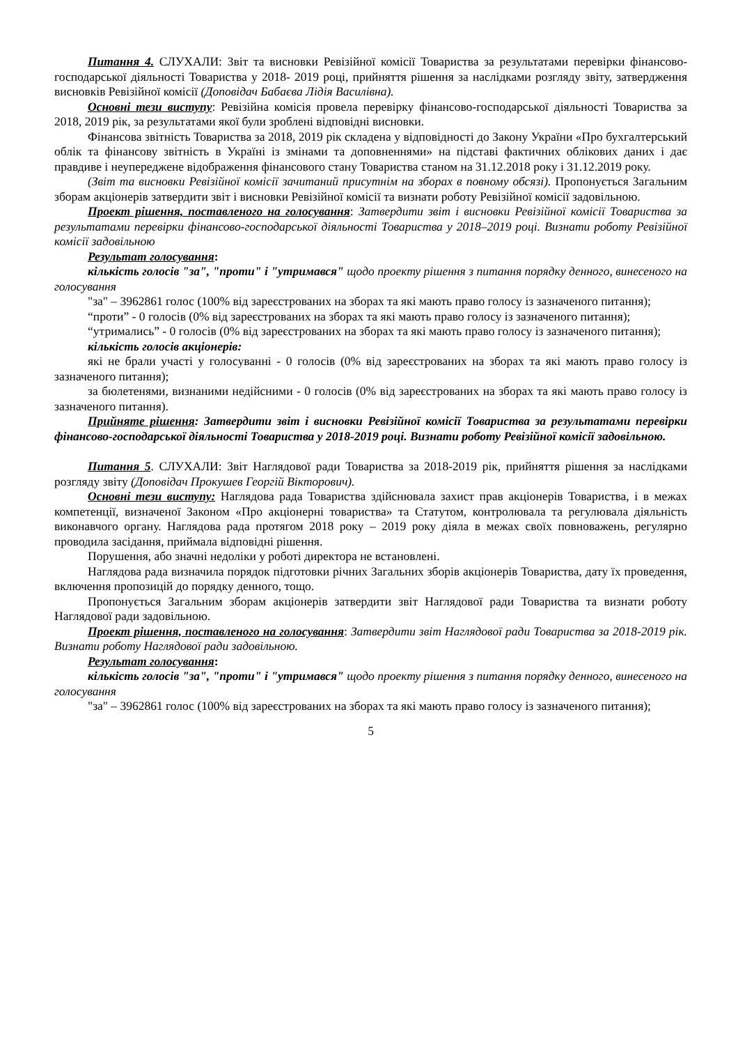Питання 4. СЛУХАЛИ: Звіт та висновки Ревізійної комісії Товариства за результатами перевірки фінансово-господарської діяльності Товариства у 2018- 2019 році, прийняття рішення за наслідками розгляду звіту, затвердження висновків Ревізійної комісії (Доповідач Бабаєва Лідія Василівна).
Основні тези виступу: Ревізійна комісія провела перевірку фінансово-господарської діяльності Товариства за 2018, 2019 рік, за результатами якої були зроблені відповідні висновки.
Фінансова звітність Товариства за 2018, 2019 рік складена у відповідності до Закону України «Про бухгалтерський облік та фінансову звітність в Україні із змінами та доповненнями» на підставі фактичних облікових даних і дає правдиве і неупереджене відображення фінансового стану Товариства станом на 31.12.2018 року і 31.12.2019 року.
(Звіт та висновки Ревізійної комісії зачитаний присутнім на зборах в повному обсязі). Пропонується Загальним зборам акціонерів затвердити звіт і висновки Ревізійної комісії та визнати роботу Ревізійної комісії задовільною.
Проект рішення, поставленого на голосування: Затвердити звіт і висновки Ревізійної комісії Товариства за результатами перевірки фінансово-господарської діяльності Товариства у 2018–2019 році. Визнати роботу Ревізійної комісії задовільною
Результат голосування:
кількість голосів "за", "проти" і "утримався" щодо проекту рішення з питання порядку денного, винесеного на голосування
"за" – 3962861 голос (100% від зареєстрованих на зборах та які мають право голосу із зазначеного питання);
“проти” - 0 голосів (0% від зареєстрованих на зборах та які мають право голосу із зазначеного питання);
“утримались” - 0 голосів (0% від зареєстрованих на зборах та які мають право голосу із зазначеного питання);
кількість голосів акціонерів:
які не брали участі у голосуванні - 0 голосів (0% від зареєстрованих на зборах та які мають право голосу із зазначеного питання);
за бюлетенями, визнаними недійсними - 0 голосів (0% від зареєстрованих на зборах та які мають право голосу із зазначеного питання).
Прийняте рішення: Затвердити звіт і висновки Ревізійної комісії Товариства за результатами перевірки фінансово-господарської діяльності Товариства у 2018-2019 році. Визнати роботу Ревізійної комісії задовільною.
Питання 5. СЛУХАЛИ: Звіт Наглядової ради Товариства за 2018-2019 рік, прийняття рішення за наслідками розгляду звіту (Доповідач Прокушев Георгій Вікторович).
Основні тези виступу: Наглядова рада Товариства здійснювала захист прав акціонерів Товариства, і в межах компетенції, визначеної Законом «Про акціонерні товариства» та Статутом, контролювала та регулювала діяльність виконавчого органу. Наглядова рада протягом 2018 року – 2019 року діяла в межах своїх повноважень, регулярно проводила засідання, приймала відповідні рішення.
Порушення, або значні недоліки у роботі директора не встановлені.
Наглядова рада визначила порядок підготовки річних Загальних зборів акціонерів Товариства, дату їх проведення, включення пропозицій до порядку денного, тощо.
Пропонується Загальним зборам акціонерів затвердити звіт Наглядової ради Товариства та визнати роботу Наглядової ради задовільною.
Проект рішення, поставленого на голосування: Затвердити звіт Наглядової ради Товариства за 2018-2019 рік. Визнати роботу Наглядової ради задовільною.
Результат голосування:
кількість голосів "за", "проти" і "утримався" щодо проекту рішення з питання порядку денного, винесеного на голосування
"за" – 3962861 голос (100% від зареєстрованих на зборах та які мають право голосу із зазначеного питання);
5